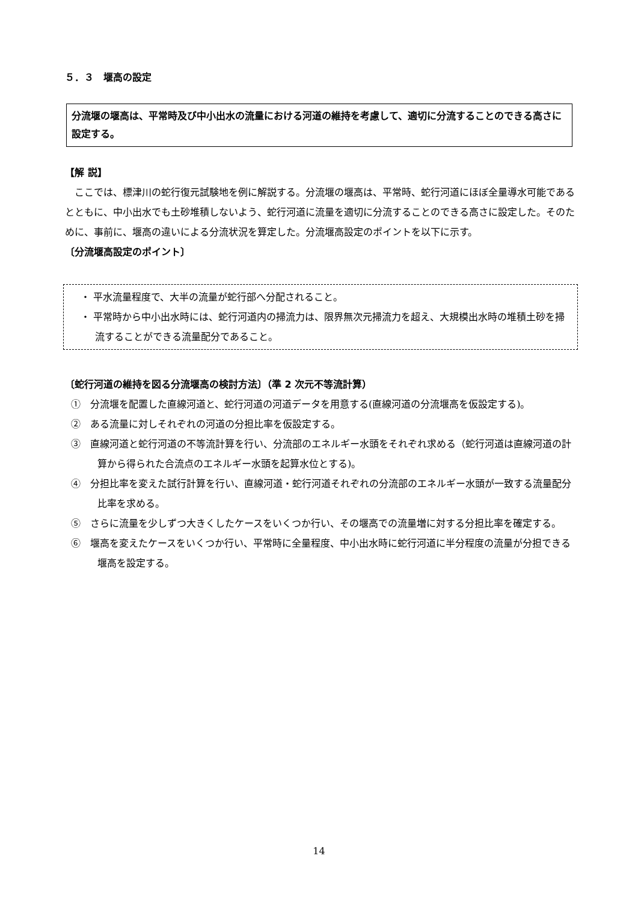５．３　堰高の設定
分流堰の堰高は、平常時及び中小出水の流量における河道の維持を考慮して、適切に分流することのできる高さに設定する。
【解 説】
　ここでは、標津川の蛇行復元試験地を例に解説する。分流堰の堰高は、平常時、蛇行河道にほぼ全量導水可能であるとともに、中小出水でも土砂堆積しないよう、蛇行河道に流量を適切に分流することのできる高さに設定した。そのために、事前に、堰高の違いによる分流状況を算定した。分流堰高設定のポイントを以下に示す。
〔分流堰高設定のポイント〕
・ 平水流量程度で、大半の流量が蛇行部へ分配されること。
・ 平常時から中小出水時には、蛇行河道内の掃流力は、限界無次元掃流力を超え、大規模出水時の堆積土砂を掃流することができる流量配分であること。
〔蛇行河道の維持を図る分流堰高の検討方法〕（準 2 次元不等流計算）
①　分流堰を配置した直線河道と、蛇行河道の河道データを用意する(直線河道の分流堰高を仮設定する)。
②　ある流量に対しそれぞれの河道の分担比率を仮設定する。
③　直線河道と蛇行河道の不等流計算を行い、分流部のエネルギー水頭をそれぞれ求める（蛇行河道は直線河道の計算から得られた合流点のエネルギー水頭を起算水位とする)。
④　分担比率を変えた試行計算を行い、直線河道・蛇行河道それぞれの分流部のエネルギー水頭が一致する流量配分比率を求める。
⑤　さらに流量を少しずつ大きくしたケースをいくつか行い、その堰高での流量増に対する分担比率を確定する。
⑥　堰高を変えたケースをいくつか行い、平常時に全量程度、中小出水時に蛇行河道に半分程度の流量が分担できる堰高を設定する。
14